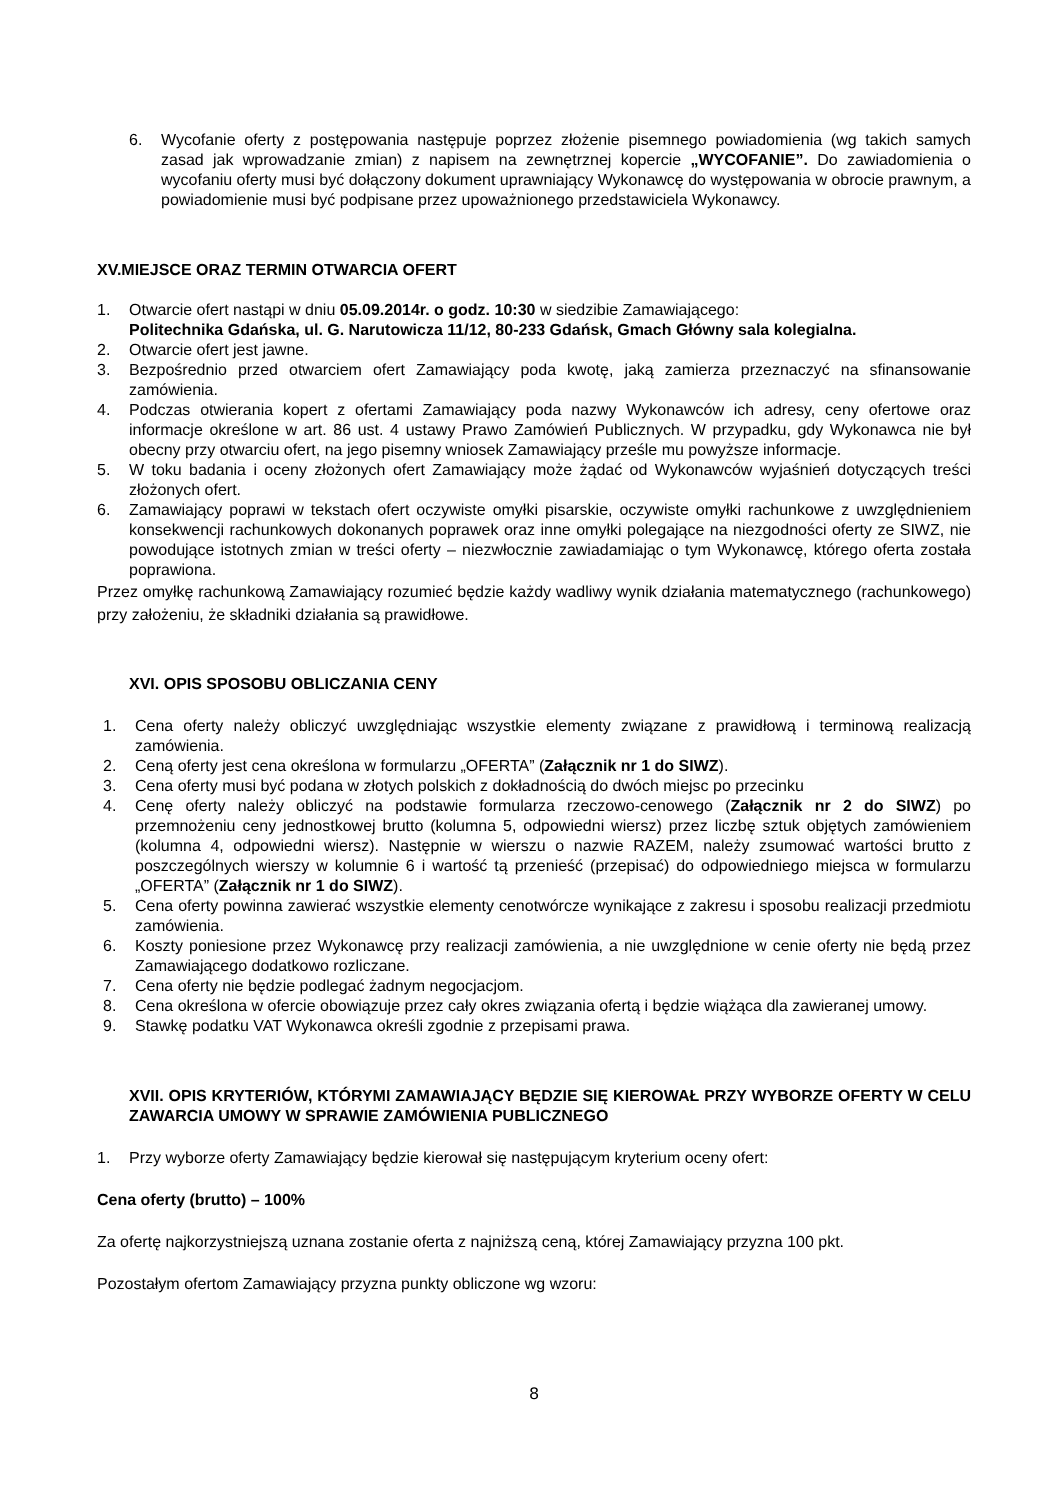6. Wycofanie oferty z postępowania następuje poprzez złożenie pisemnego powiadomienia (wg takich samych zasad jak wprowadzanie zmian) z napisem na zewnętrznej kopercie „WYCOFANIE”. Do zawiadomienia o wycofaniu oferty musi być dołączony dokument uprawniający Wykonawcę do występowania w obrocie prawnym, a powiadomienie musi być podpisane przez upoważnionego przedstawiciela Wykonawcy.
XV.MIEJSCE ORAZ TERMIN OTWARCIA OFERT
1. Otwarcie ofert nastąpi w dniu 05.09.2014r. o godz. 10:30 w siedzibie Zamawiającego:
Politechnika Gdańska, ul. G. Narutowicza 11/12, 80-233 Gdańsk, Gmach Główny sala kolegialna.
2. Otwarcie ofert jest jawne.
3. Bezpośrednio przed otwarciem ofert Zamawiający poda kwotę, jaką zamierza przeznaczyć na sfinansowanie zamówienia.
4. Podczas otwierania kopert z ofertami Zamawiający poda nazwy Wykonawców ich adresy, ceny ofertowe oraz informacje określone w art. 86 ust. 4 ustawy Prawo Zamówień Publicznych. W przypadku, gdy Wykonawca nie był obecny przy otwarciu ofert, na jego pisemny wniosek Zamawiający prześle mu powyższe informacje.
5. W toku badania i oceny złożonych ofert Zamawiający może żądać od Wykonawców wyjaśnień dotyczących treści złożonych ofert.
6. Zamawiający poprawi w tekstach ofert oczywiste omyłki pisarskie, oczywiste omyłki rachunkowe z uwzględnieniem konsekwencji rachunkowych dokonanych poprawek oraz inne omyłki polegające na niezgodności oferty ze SIWZ, nie powodujące istotnych zmian w treści oferty – niezwłocznie zawiadamiając o tym Wykonawcę, którego oferta została poprawiona.
Przez omyłkę rachunkową Zamawiający rozumieć będzie każdy wadliwy wynik działania matematycznego (rachunkowego) przy założeniu, że składniki działania są prawidłowe.
XVI. OPIS SPOSOBU OBLICZANIA CENY
1. Cena oferty należy obliczyć uwzględniając wszystkie elementy związane z prawidłową i terminową realizacją zamówienia.
2. Ceną oferty jest cena określona w formularzu „OFERTA” (Załącznik nr 1 do SIWZ).
3. Cena oferty musi być podana w złotych polskich z dokładnością do dwóch miejsc po przecinku
4. Cenę oferty należy obliczyć na podstawie formularza rzeczowo-cenowego (Załącznik nr 2 do SIWZ) po przemnożeniu ceny jednostkowej brutto (kolumna 5, odpowiedni wiersz) przez liczbę sztuk objętych zamówieniem (kolumna 4, odpowiedni wiersz). Następnie w wierszu o nazwie RAZEM, należy zsumować wartości brutto z poszczególnych wierszy w kolumnie 6 i wartość tą przenieść (przepisać) do odpowiedniego miejsca w formularzu „OFERTA” (Załącznik nr 1 do SIWZ).
5. Cena oferty powinna zawierać wszystkie elementy cenotwórcze wynikające z zakresu i sposobu realizacji przedmiotu zamówienia.
6. Koszty poniesione przez Wykonawcę przy realizacji zamówienia, a nie uwzględnione w cenie oferty nie będą przez Zamawiającego dodatkowo rozliczane.
7. Cena oferty nie będzie podlegać żadnym negocjacjom.
8. Cena określona w ofercie obowiązuje przez cały okres związania ofertą i będzie wiążąca dla zawieranej umowy.
9. Stawkę podatku VAT Wykonawca określi zgodnie z przepisami prawa.
XVII. OPIS KRYTERIÓW, KTÓRYMI ZAMAWIAJĄCY BĘDZIE SIĘ KIEROWAŁ PRZY WYBORZE OFERTY W CELU ZAWARCIA UMOWY W SPRAWIE ZAMÓWIENIA PUBLICZNEGO
1. Przy wyborze oferty Zamawiający będzie kierował się następującym kryterium oceny ofert:
Cena oferty (brutto) – 100%
Za ofertę najkorzystniejszą uznana zostanie oferta z najniższą ceną, której Zamawiający przyzna 100 pkt.
Pozostałym ofertom Zamawiający przyzna punkty obliczone wg wzoru:
8